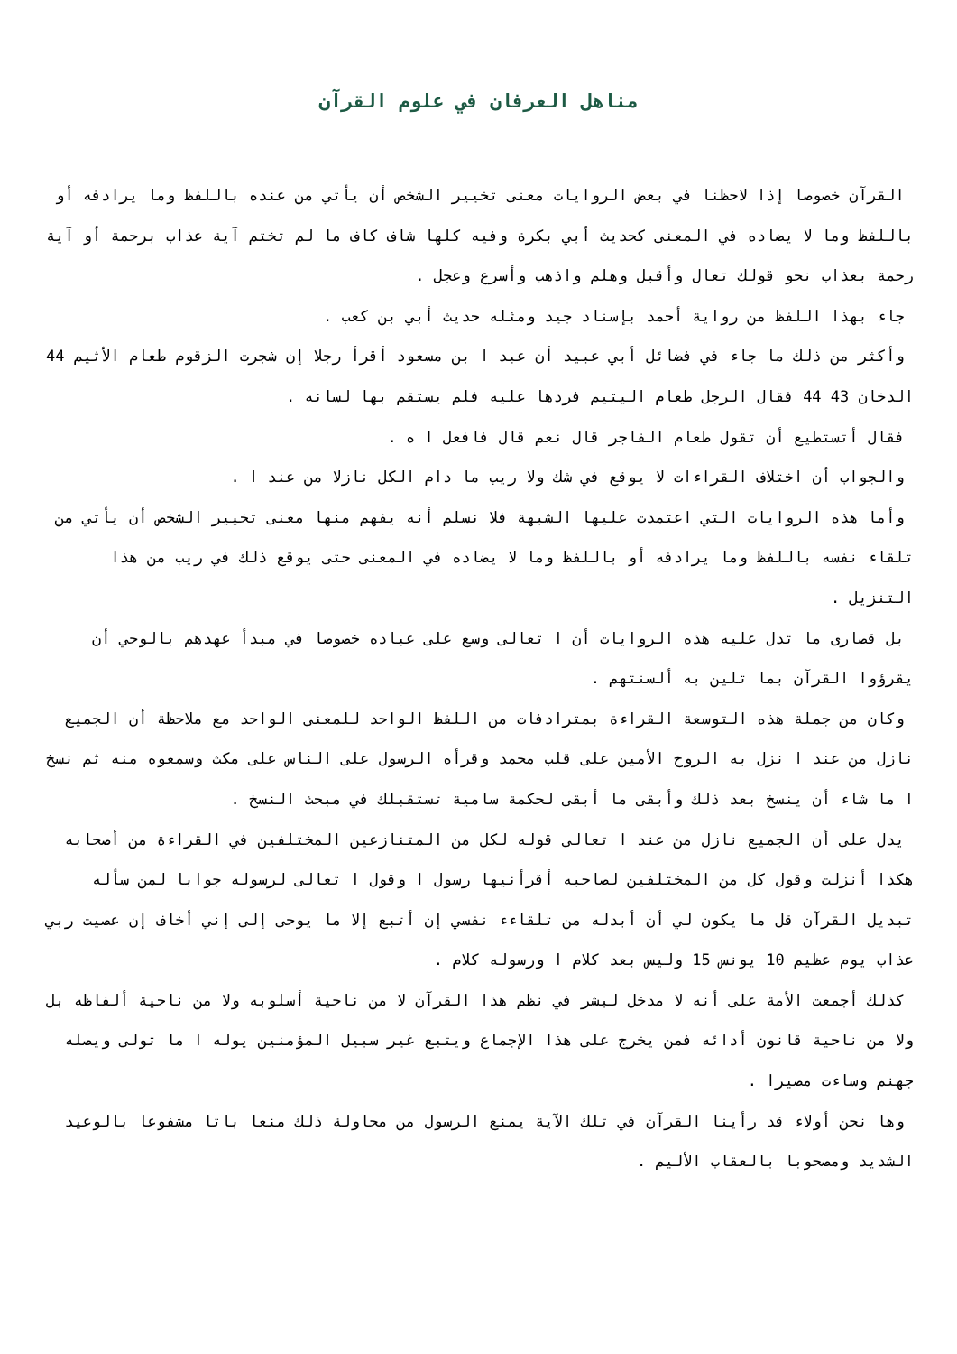مناهل العرفان في علوم القرآن
القرآن خصوصا إذا لاحظنا في بعض الروايات معنى تخيير الشخص أن يأتي من عنده باللفظ وما يرادفه أو باللفظ وما لا يضاده في المعنى كحديث أبي بكرة وفيه كلها شاف كاف ما لم تختم آية عذاب برحمة أو آية رحمة بعذاب نحو قولك تعال وأقبل وهلم واذهب وأسرع وعجل .
جاء بهذا اللفظ من رواية أحمد بإسناد جيد ومثله حديث أبي بن كعب .
وأكثر من ذلك ما جاء في فضائل أبي عبيد أن عبد ا بن مسعود أقرأ رجلا إن شجرت الزقوم طعام الأثيم 44 الدخان 43 44 فقال الرجل طعام اليتيم فردها عليه فلم يستقم بها لسانه .
فقال أتستطيع أن تقول طعام الفاجر قال نعم قال فافعل ا ه .
والجواب أن اختلاف القراءات لا يوقع في شك ولا ريب ما دام الكل نازلا من عند ا .
وأما هذه الروايات التي اعتمدت عليها الشبهة فلا نسلم أنه يفهم منها معنى تخيير الشخص أن يأتي من تلقاء نفسه باللفظ وما يرادفه أو باللفظ وما لا يضاده في المعنى حتى يوقع ذلك في ريب من هذا التنزيل .
بل قصارى ما تدل عليه هذه الروايات أن ا تعالى وسع على عباده خصوصا في مبدأ عهدهم بالوحي أن يقرؤوا القرآن بما تلين به ألسنتهم .
وكان من جملة هذه التوسعة القراءة بمترادفات من اللفظ الواحد للمعنى الواحد مع ملاحظة أن الجميع نازل من عند ا نزل به الروح الأمين على قلب محمد وقرأه الرسول على الناس على مكث وسمعوه منه ثم نسخ ا ما شاء أن ينسخ بعد ذلك وأبقى ما أبقى لحكمة سامية تستقبلك في مبحث النسخ .
يدل على أن الجميع نازل من عند ا تعالى قوله لكل من المتنازعين المختلفين في القراءة من أصحابه هكذا أنزلت وقول كل من المختلفين لصاحبه أقرأنيها رسول ا وقول ا تعالى لرسوله جوابا لمن سأله تبديل القرآن قل ما يكون لي أن أبدله من تلقاءء نفسي إن أتبع إلا ما يوحى إلى إني أخاف إن عصيت ربي عذاب يوم عظيم 10 يونس 15 وليس بعد كلام ا ورسوله كلام .
كذلك أجمعت الأمة على أنه لا مدخل لبشر في نظم هذا القرآن لا من ناحية أسلوبه ولا من ناحية ألفاظه بل ولا من ناحية قانون أدائه فمن يخرج على هذا الإجماع ويتبع غير سبيل المؤمنين يوله ا ما تولى ويصله جهنم وساءت مصيرا .
وها نحن أولاء قد رأينا القرآن في تلك الآية يمنع الرسول من محاولة ذلك منعا باتا مشفوعا بالوعيد الشديد ومصحوبا بالعقاب الأليم .